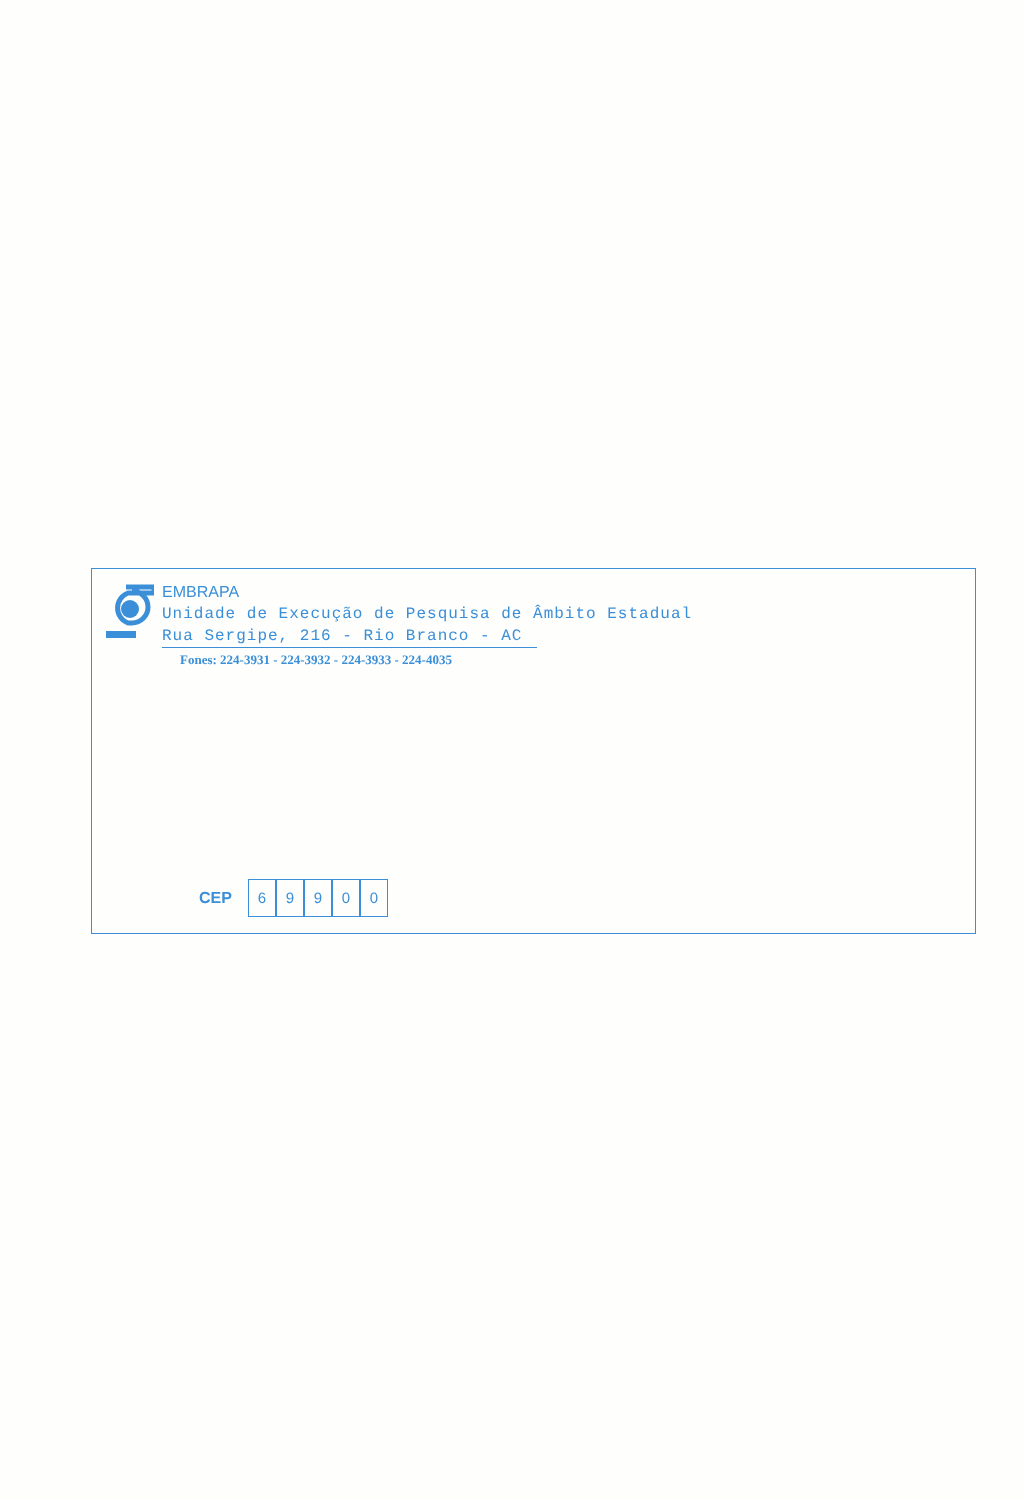EMBRAPA
Unidade de Execução de Pesquisa de Âmbito Estadual
Rua Sergipe, 216 - Rio Branco - AC
Fones: 224-3931 - 224-3932 - 224-3933 - 224-4035
CEP 69900